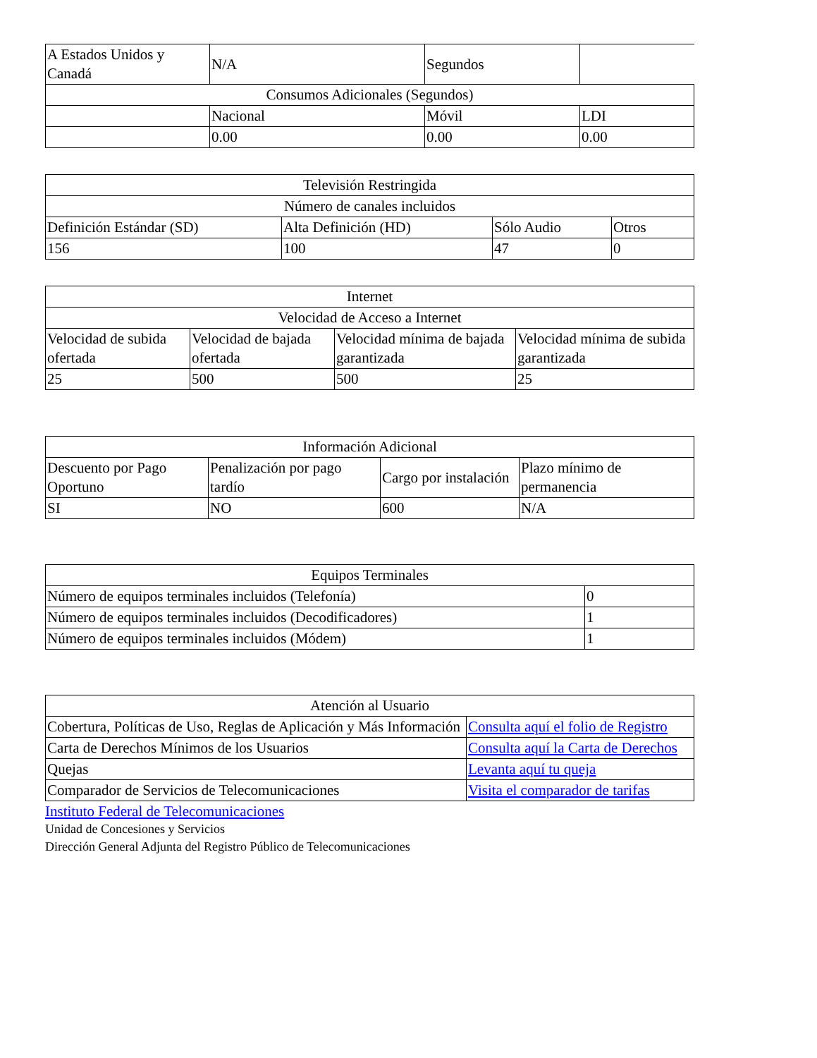| A Estados Unidos y Canadá | N/A | Segundos | |
| Consumos Adicionales (Segundos) | | | |
| | Nacional | Móvil | LDI |
| | 0.00 | 0.00 | 0.00 |
| Televisión Restringida | | | |
| Número de canales incluidos | | | |
| Definición Estándar (SD) | Alta Definición (HD) | Sólo Audio | Otros |
| 156 | 100 | 47 | 0 |
| Internet | | | |
| Velocidad de Acceso a Internet | | | |
| Velocidad de subida ofertada | Velocidad de bajada ofertada | Velocidad mínima de bajada garantizada | Velocidad mínima de subida garantizada |
| 25 | 500 | 500 | 25 |
| Información Adicional | | | |
| Descuento por Pago Oportuno | Penalización por pago tardío | Cargo por instalación | Plazo mínimo de permanencia |
| SI | NO | 600 | N/A |
| Equipos Terminales | |
| Número de equipos terminales incluidos (Telefonía) | 0 |
| Número de equipos terminales incluidos (Decodificadores) | 1 |
| Número de equipos terminales incluidos (Módem) | 1 |
| Atención al Usuario | |
| Cobertura, Políticas de Uso, Reglas de Aplicación y Más Información | Consulta aquí el folio de Registro |
| Carta de Derechos Mínimos de los Usuarios | Consulta aquí la Carta de Derechos |
| Quejas | Levanta aquí tu queja |
| Comparador de Servicios de Telecomunicaciones | Visita el comparador de tarifas |
Instituto Federal de Telecomunicaciones
Unidad de Concesiones y Servicios
Dirección General Adjunta del Registro Público de Telecomunicaciones